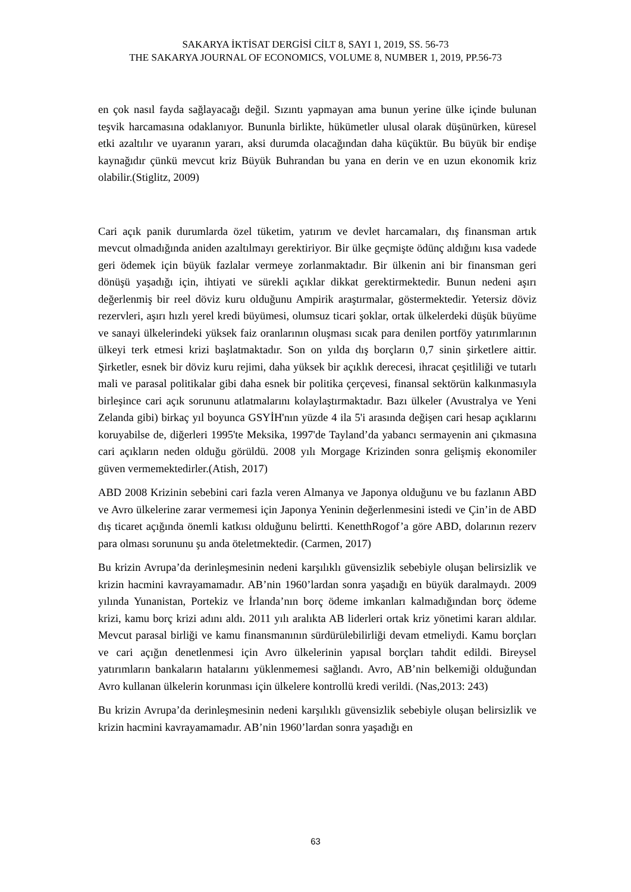SAKARYA İKTİSAT DERGİSİ CİLT 8, SAYI 1, 2019, SS. 56-73
THE SAKARYA JOURNAL OF ECONOMICS, VOLUME 8, NUMBER 1, 2019, PP.56-73
en çok nasıl fayda sağlayacağı değil. Sızıntı yapmayan ama bunun yerine ülke içinde bulunan teşvik harcamasına odaklanıyor. Bununla birlikte, hükümetler ulusal olarak düşünürken, küresel etki azaltılır ve uyaranın yararı, aksi durumda olacağından daha küçüktür. Bu büyük bir endişe kaynağıdır çünkü mevcut kriz Büyük Buhrandan bu yana en derin ve en uzun ekonomik kriz olabilir.(Stiglitz, 2009)
Cari açık panik durumlarda özel tüketim, yatırım ve devlet harcamaları, dış finansman artık mevcut olmadığında aniden azaltılmayı gerektiriyor. Bir ülke geçmişte ödünç aldığını kısa vadede geri ödemek için büyük fazlalar vermeye zorlanmaktadır. Bir ülkenin ani bir finansman geri dönüşü yaşadığı için, ihtiyati ve sürekli açıklar dikkat gerektirmektedir. Bunun nedeni aşırı değerlenmiş bir reel döviz kuru olduğunu Ampirik araştırmalar, göstermektedir. Yetersiz döviz rezervleri, aşırı hızlı yerel kredi büyümesi, olumsuz ticari şoklar, ortak ülkelerdeki düşük büyüme ve sanayi ülkelerindeki yüksek faiz oranlarının oluşması sıcak para denilen portföy yatırımlarının ülkeyi terk etmesi krizi başlatmaktadır. Son on yılda dış borçların 0,7 sinin şirketlere aittir. Şirketler, esnek bir döviz kuru rejimi, daha yüksek bir açıklık derecesi, ihracat çeşitliliği ve tutarlı mali ve parasal politikalar gibi daha esnek bir politika çerçevesi, finansal sektörün kalkınmasıyla birleşince cari açık sorununu atlatmalarını kolaylaştırmaktadır. Bazı ülkeler (Avustralya ve Yeni Zelanda gibi) birkaç yıl boyunca GSYİH'nın yüzde 4 ila 5'i arasında değişen cari hesap açıklarını koruyabilse de, diğerleri 1995'te Meksika, 1997'de Tayland’da yabancı sermayenin ani çıkmasına cari açıkların neden olduğu görüldü. 2008 yılı Morgage Krizinden sonra gelişmiş ekonomiler güven vermemektedirler.(Atish, 2017)
ABD 2008 Krizinin sebebini cari fazla veren Almanya ve Japonya olduğunu ve bu fazlanın ABD ve Avro ülkelerine zarar vermemesi için Japonya Yeninin değerlenmesini istedi ve Çin’in de ABD dış ticaret açığında önemli katkısı olduğunu belirtti. KenetthRogof’a göre ABD, dolarının rezerv para olması sorununu şu anda öteletmektedir. (Carmen, 2017)
Bu krizin Avrupa’da derinleşmesinin nedeni karşılıklı güvensizlik sebebiyle oluşan belirsizlik ve krizin hacmini kavrayamamadır. AB’nin 1960’lardan sonra yaşadığı en büyük daralmaydı. 2009 yılında Yunanistan, Portekiz ve İrlanda’nın borç ödeme imkanları kalmadığından borç ödeme krizi, kamu borç krizi adını aldı. 2011 yılı aralıkta AB liderleri ortak kriz yönetimi kararı aldılar. Mevcut parasal birliği ve kamu finansmanının sürdürülebilirliği devam etmeliydi. Kamu borçları ve cari açığın denetlenmesi için Avro ülkelerinin yapısal borçları tahdit edildi. Bireysel yatırımların bankaların hatalarını yüklenmemesi sağlandı. Avro, AB’nin belkemiği olduğundan Avro kullanan ülkelerin korunması için ülkelere kontrollü kredi verildi. (Nas,2013: 243)
Bu krizin Avrupa’da derinleşmesinin nedeni karşılıklı güvensizlik sebebiyle oluşan belirsizlik ve krizin hacmini kavrayamamadır. AB’nin 1960’lardan sonra yaşadığı en
63